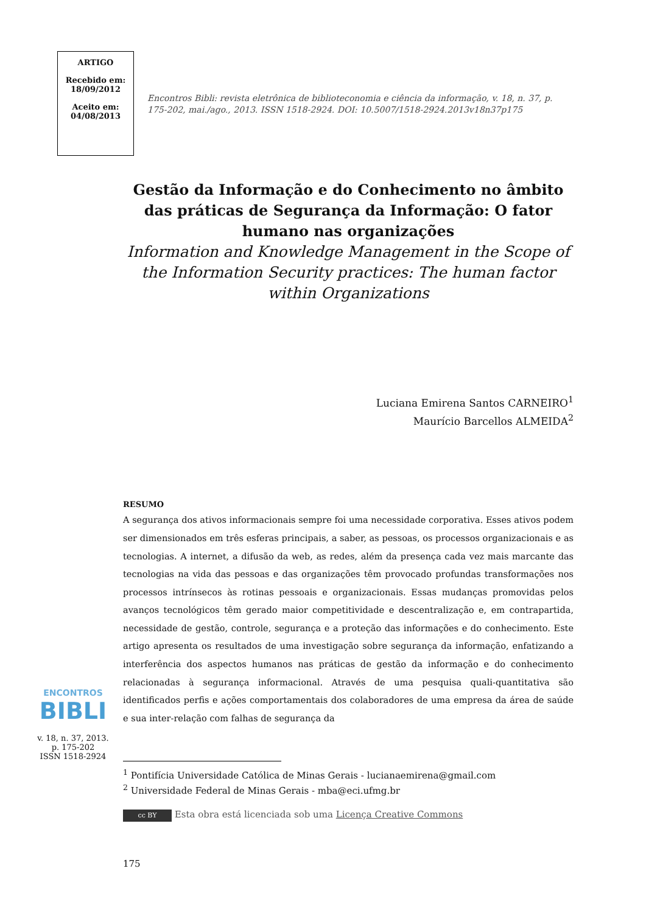ARTIGO
Recebido em:
18/09/2012
Aceito em:
04/08/2013
Encontros Bibli: revista eletrônica de biblioteconomia e ciência da informação, v. 18, n. 37, p. 175-202, mai./ago., 2013. ISSN 1518-2924. DOI: 10.5007/1518-2924.2013v18n37p175
Gestão da Informação e do Conhecimento no âmbito das práticas de Segurança da Informação: O fator humano nas organizações
Information and Knowledge Management in the Scope of the Information Security practices: The human factor within Organizations
Luciana Emirena Santos CARNEIRO<sup>1</sup>
Maurício Barcellos ALMEIDA<sup>2</sup>
RESUMO
A segurança dos ativos informacionais sempre foi uma necessidade corporativa. Esses ativos podem ser dimensionados em três esferas principais, a saber, as pessoas, os processos organizacionais e as tecnologias. A internet, a difusão da web, as redes, além da presença cada vez mais marcante das tecnologias na vida das pessoas e das organizações têm provocado profundas transformações nos processos intrínsecos às rotinas pessoais e organizacionais. Essas mudanças promovidas pelos avanços tecnológicos têm gerado maior competitividade e descentralização e, em contrapartida, necessidade de gestão, controle, segurança e a proteção das informações e do conhecimento. Este artigo apresenta os resultados de uma investigação sobre segurança da informação, enfatizando a interferência dos aspectos humanos nas práticas de gestão da informação e do conhecimento relacionadas à segurança informacional. Através de uma pesquisa quali-quantitativa são identificados perfis e ações comportamentais dos colaboradores de uma empresa da área de saúde e sua inter-relação com falhas de segurança da
<sup>1</sup> Pontifícia Universidade Católica de Minas Gerais - lucianaemirena@gmail.com
<sup>2</sup> Universidade Federal de Minas Gerais - mba@eci.ufmg.br
cc BY Esta obra está licenciada sob uma Licença Creative Commons
175
ENCONTROS
BIBLI
v. 18, n. 37, 2013.
p. 175-202
ISSN 1518-2924